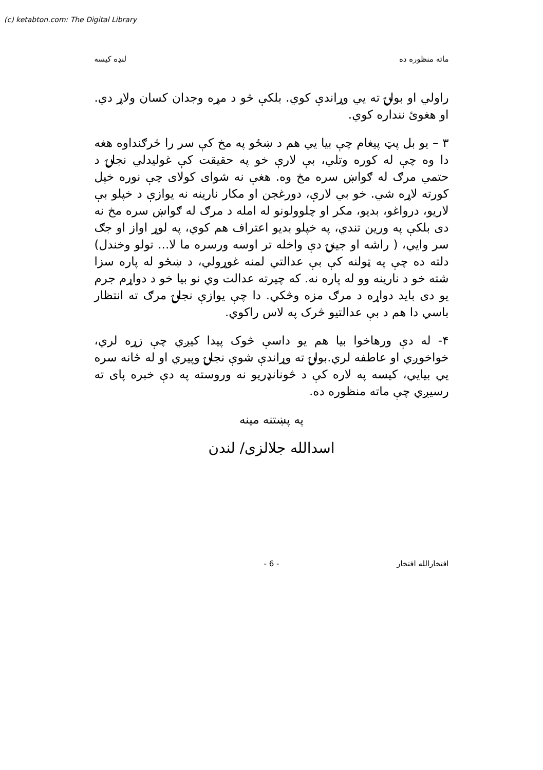(c) ketabton.com: The Digital Library
ماته منظوره ده لنډه کيسه
راولي او بولۍ ته يي وړاندې کوي. بلکې څو د مړه وجدان کسان ولاړ دي. او هغوئ ننداره کوي.
٣ – يو بل پټ پيغام چې بيا يي هم د ښځو په مخ کې سر را څرګنداوه هغه دا وه چې له کوره وتلي، بې لارې خو په حقيقت کې غوليدلي نجلۍ د حتمي مرګ له ګواښ سره مخ وه. هغې نه شواى کولاى چې نوره خپل کورته لاړه شي. خو بي لارې، دورغجن او مکار نارينه نه يوازې د خپلو بې لاريو، درواغو، بديو، مکر او چلوولونو له امله د مرګ له ګواښ سره مخ نه دى بلکې په ورين تندي، په خپلو بديو اعتراف هم کوي، په لوړ اواز او جګ سر وايي، ( راشه او جينۍ دې واخله تر اوسه ورسره ما لا... تولو وخندل) دلته ده چې په ټولنه کې بې عدالتي لمنه غوړولي، د ښځو له پاره سزا شته خو د نارينه وو له پاره نه. که چيرته عدالت وي نو بيا خو د دواړم جرم يو دى بايد دواړه د مرګ مزه وڅکي. دا چې يوازې نجلۍ مرګ ته انتظار باسي دا هم د بې عدالتيو څرک په لاس راکوي.
۴- له دې ورهاخوا بيا هم يو داسې څوک پيدا کيږي چې زړه لري، خواخوږي او عاطفه لري.بولۍ ته وړاندې شوې نجلۍ وپيري او له ځانه سره يي بيايي، کيسه په لاره کې د څونانډريو نه وروسته په دې خبره پاى ته رسيږي چې ماته منظوره ده.
په پښتنه مينه
اسدالله جلالزی/ لندن
افتخارالله افتخار - 6 -